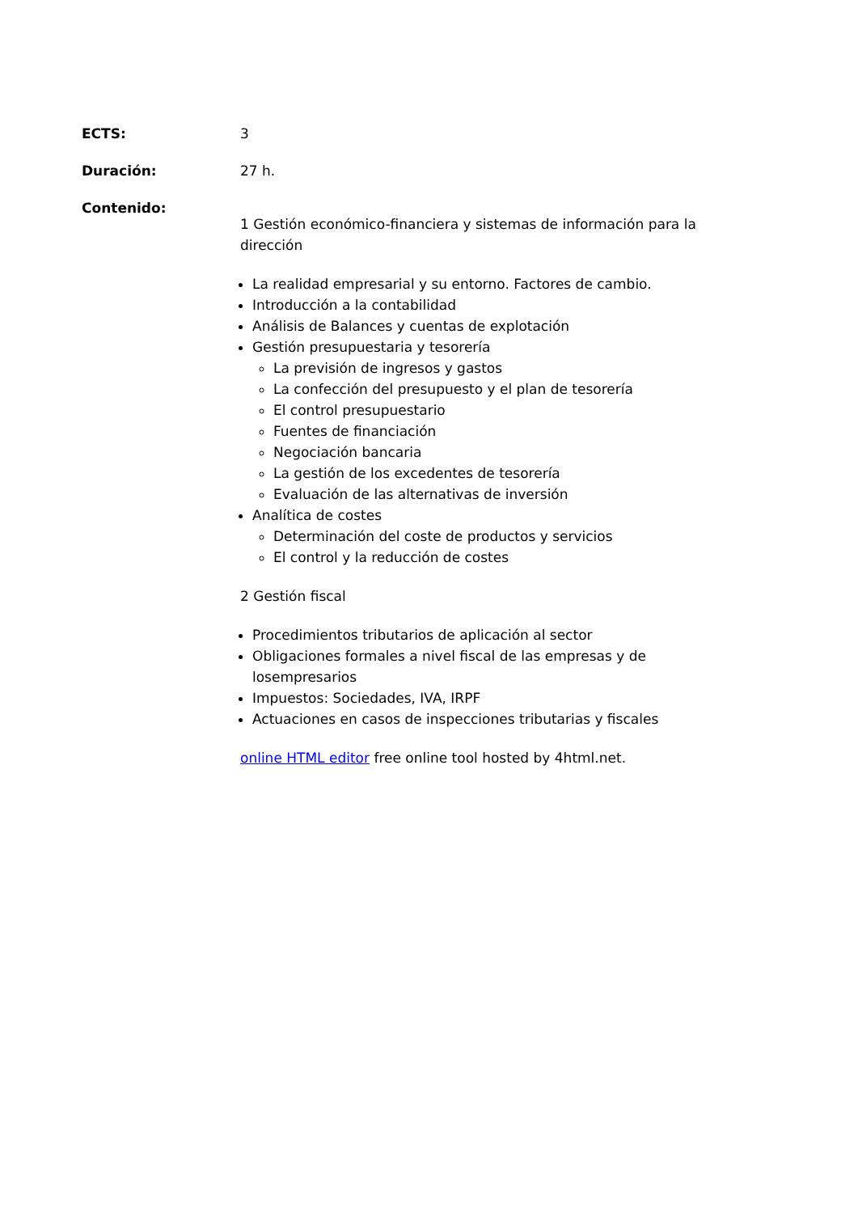ECTS: 3
Duración: 27 h.
Contenido:
1 Gestión económico-financiera y sistemas de información para la dirección
La realidad empresarial y su entorno. Factores de cambio.
Introducción a la contabilidad
Análisis de Balances y cuentas de explotación
Gestión presupuestaria y tesorería
La previsión de ingresos y gastos
La confección del presupuesto y el plan de tesorería
El control presupuestario
Fuentes de financiación
Negociación bancaria
La gestión de los excedentes de tesorería
Evaluación de las alternativas de inversión
Analítica de costes
Determinación del coste de productos y servicios
El control y la reducción de costes
2 Gestión fiscal
Procedimientos tributarios de aplicación al sector
Obligaciones formales a nivel fiscal de las empresas y de losempresarios
Impuestos: Sociedades, IVA, IRPF
Actuaciones en casos de inspecciones tributarias y fiscales
online HTML editor free online tool hosted by 4html.net.